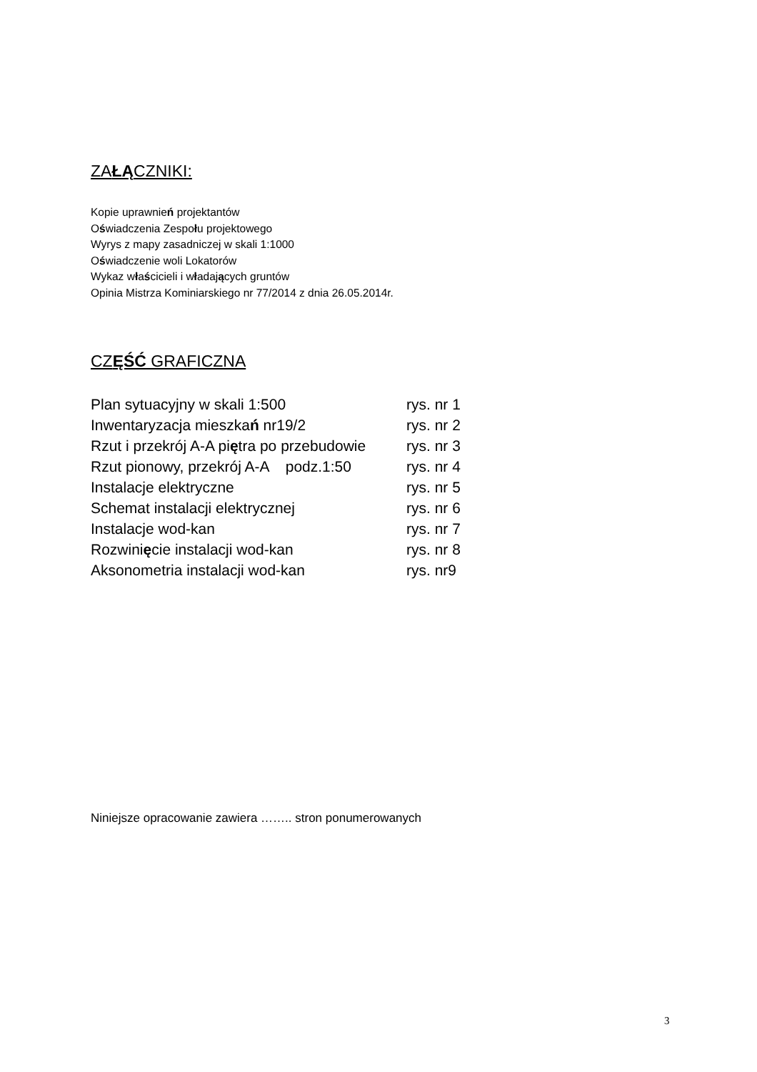ZAŁĄCZNIKI:
Kopie uprawnień projektantów
Oświadczenia Zespołu projektowego
Wyrys z mapy zasadniczej w skali 1:1000
Oświadczenie woli Lokatorów
Wykaz właścicieli i władających gruntów
Opinia Mistrza Kominiarskiego nr 77/2014 z dnia 26.05.2014r.
CZĘŚĆ GRAFICZNA
| Plan sytuacyjny w skali 1:500 | rys. nr 1 |
| Inwentaryzacja mieszka ń nr19/2 | rys. nr 2 |
| Rzut i przekrój A-A pi ę tra po przebudowie | rys. nr 3 |
| Rzut pionowy, przekrój A-A podz.1:50 | rys. nr 4 |
| Instalacje elektryczne | rys. nr 5 |
| Schemat instalacji elektrycznej | rys. nr 6 |
| Instalacje wod-kan | rys. nr 7 |
| Rozwini ę cie instalacji wod-kan | rys. nr 8 |
| Aksonometria instalacji wod-kan | rys. nr9 |
Niniejsze opracowanie zawiera …….. stron ponumerowanych
3